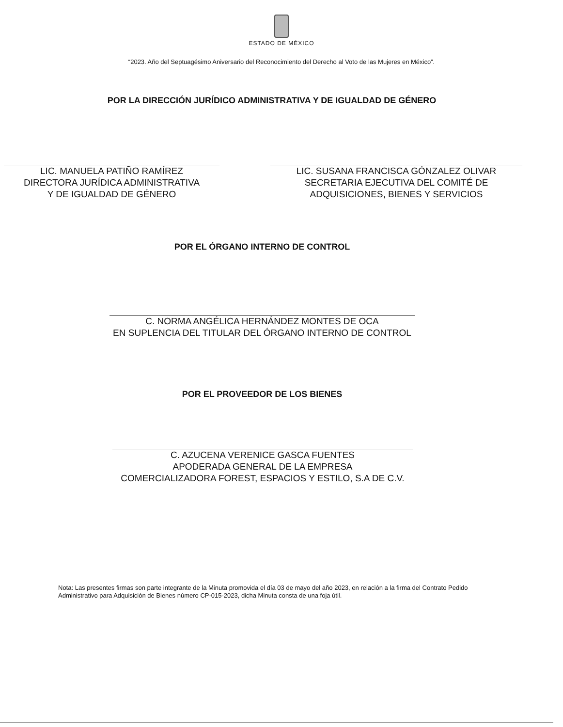ESTADO DE MÉXICO
“2023. Año del Septuagésimo Aniversario del Reconocimiento del Derecho al Voto de las Mujeres en México”.
POR LA DIRECCIÓN JURÍDICO ADMINISTRATIVA Y DE IGUALDAD DE GÉNERO
LIC. MANUELA PATIÑO RAMÍREZ
DIRECTORA JURÍDICA ADMINISTRATIVA
Y DE IGUALDAD DE GÉNERO
LIC. SUSANA FRANCISCA GÓNZALEZ OLIVAR
SECRETARIA EJECUTIVA DEL COMITÉ DE
ADQUISICIONES, BIENES Y SERVICIOS
POR EL ÓRGANO INTERNO DE CONTROL
C. NORMA ANGÉLICA HERNÁNDEZ MONTES DE OCA
EN SUPLENCIA DEL TITULAR DEL ÓRGANO INTERNO DE CONTROL
POR EL PROVEEDOR DE LOS BIENES
C. AZUCENA VERENICE GASCA FUENTES
APODERADA GENERAL DE LA EMPRESA
COMERCIALIZADORA FOREST, ESPACIOS Y ESTILO, S.A DE C.V.
Nota: Las presentes firmas son parte integrante de la Minuta promovida el día 03 de mayo del año 2023, en relación a la firma del Contrato Pedido Administrativo para Adquisición de Bienes número CP-015-2023, dicha Minuta consta de una foja útil.